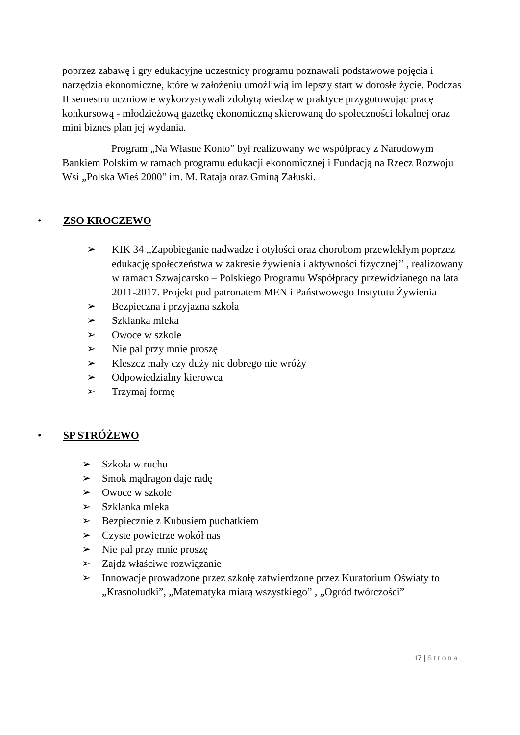poprzez zabawę i gry edukacyjne uczestnicy programu poznawali podstawowe pojęcia i narzędzia ekonomiczne, które w założeniu umożliwią im lepszy start w dorosłe życie. Podczas II semestru uczniowie wykorzystywali zdobytą wiedzę w praktyce przygotowując pracę konkursową - młodzieżową gazetkę ekonomiczną skierowaną do społeczności lokalnej oraz mini biznes plan jej wydania.
Program „Na Własne Konto" był realizowany we współpracy z Narodowym Bankiem Polskim w ramach programu edukacji ekonomicznej i Fundacją na Rzecz Rozwoju Wsi „Polska Wieś 2000" im. M. Rataja oraz Gminą Załuski.
• ZSO KROCZEWO
➢ KIK 34 ,,Zapobieganie nadwadze i otyłości oraz chorobom przewlekłym poprzez edukację społeczeństwa w zakresie żywienia i aktywności fizycznej’’ , realizowany w ramach Szwajcarsko – Polskiego Programu Współpracy przewidzianego na lata 2011-2017. Projekt pod patronatem MEN i Państwowego Instytutu Żywienia
➢ Bezpieczna i przyjazna szkoła
➢ Szklanka mleka
➢ Owoce w szkole
➢ Nie pal przy mnie proszę
➢ Kleszcz mały czy duży nic dobrego nie wróży
➢ Odpowiedzialny kierowca
➢ Trzymaj formę
• SP STRÓŻEWO
➢ Szkoła w ruchu
➢ Smok mądragon daje radę
➢ Owoce w szkole
➢ Szklanka mleka
➢ Bezpiecznie z Kubusiem puchatkiem
➢ Czyste powietrze wokół nas
➢ Nie pal przy mnie proszę
➢ Zajdź właściwe rozwiązanie
➢ Innowacje prowadzone przez szkołę zatwierdzone przez Kuratorium Oświaty to „Krasnoludki”, „Matematyka miarą wszystkiego” , „Ogród twórczości”
17 | Strona